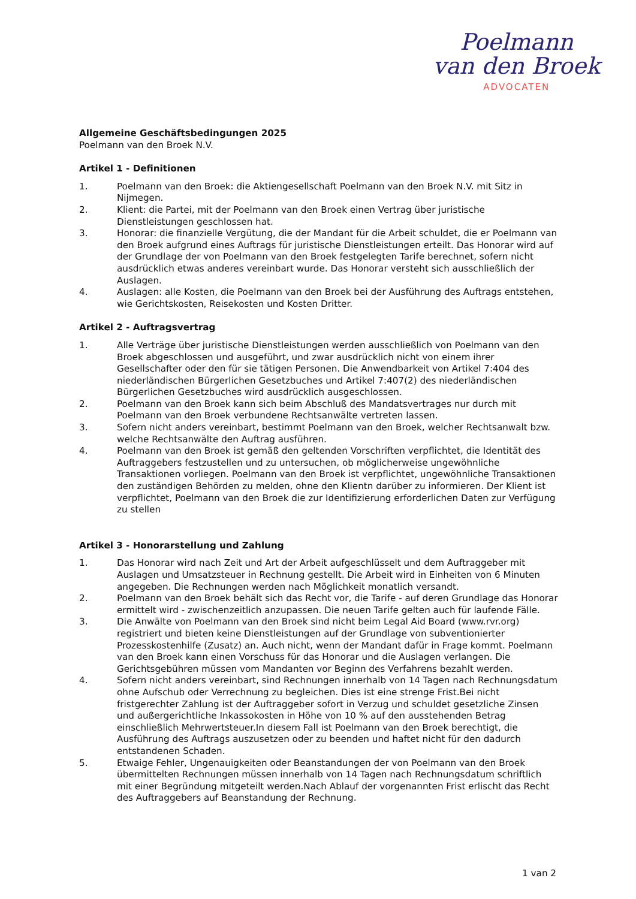Poelmann
van den Broek
ADVOCATEN
Allgemeine Geschäftsbedingungen 2025
Poelmann van den Broek N.V.
Artikel 1 - Definitionen
1. Poelmann van den Broek: die Aktiengesellschaft Poelmann van den Broek N.V. mit Sitz in Nijmegen.
2. Klient: die Partei, mit der Poelmann van den Broek einen Vertrag über juristische Dienstleistungen geschlossen hat.
3. Honorar: die finanzielle Vergütung, die der Mandant für die Arbeit schuldet, die er Poelmann van den Broek aufgrund eines Auftrags für juristische Dienstleistungen erteilt. Das Honorar wird auf der Grundlage der von Poelmann van den Broek festgelegten Tarife berechnet, sofern nicht ausdrücklich etwas anderes vereinbart wurde. Das Honorar versteht sich ausschließlich der Auslagen.
4. Auslagen: alle Kosten, die Poelmann van den Broek bei der Ausführung des Auftrags entstehen, wie Gerichtskosten, Reisekosten und Kosten Dritter.
Artikel 2 - Auftragsvertrag
1. Alle Verträge über juristische Dienstleistungen werden ausschließlich von Poelmann van den Broek abgeschlossen und ausgeführt, und zwar ausdrücklich nicht von einem ihrer Gesellschafter oder den für sie tätigen Personen. Die Anwendbarkeit von Artikel 7:404 des niederländischen Bürgerlichen Gesetzbuches und Artikel 7:407(2) des niederländischen Bürgerlichen Gesetzbuches wird ausdrücklich ausgeschlossen.
2. Poelmann van den Broek kann sich beim Abschluß des Mandatsvertrages nur durch mit Poelmann van den Broek verbundene Rechtsanwälte vertreten lassen.
3. Sofern nicht anders vereinbart, bestimmt Poelmann van den Broek, welcher Rechtsanwalt bzw. welche Rechtsanwälte den Auftrag ausführen.
4. Poelmann van den Broek ist gemäß den geltenden Vorschriften verpflichtet, die Identität des Auftraggebers festzustellen und zu untersuchen, ob möglicherweise ungewöhnliche Transaktionen vorliegen. Poelmann van den Broek ist verpflichtet, ungewöhnliche Transaktionen den zuständigen Behörden zu melden, ohne den Klientn darüber zu informieren. Der Klient ist verpflichtet, Poelmann van den Broek die zur Identifizierung erforderlichen Daten zur Verfügung zu stellen
Artikel 3 - Honorarstellung und Zahlung
1. Das Honorar wird nach Zeit und Art der Arbeit aufgeschlüsselt und dem Auftraggeber mit Auslagen und Umsatzsteuer in Rechnung gestellt. Die Arbeit wird in Einheiten von 6 Minuten angegeben. Die Rechnungen werden nach Möglichkeit monatlich versandt.
2. Poelmann van den Broek behält sich das Recht vor, die Tarife - auf deren Grundlage das Honorar ermittelt wird - zwischenzeitlich anzupassen. Die neuen Tarife gelten auch für laufende Fälle.
3. Die Anwälte von Poelmann van den Broek sind nicht beim Legal Aid Board (www.rvr.org) registriert und bieten keine Dienstleistungen auf der Grundlage von subventionierter Prozesskostenhilfe (Zusatz) an. Auch nicht, wenn der Mandant dafür in Frage kommt. Poelmann van den Broek kann einen Vorschuss für das Honorar und die Auslagen verlangen. Die Gerichtsgebühren müssen vom Mandanten vor Beginn des Verfahrens bezahlt werden.
4. Sofern nicht anders vereinbart, sind Rechnungen innerhalb von 14 Tagen nach Rechnungsdatum ohne Aufschub oder Verrechnung zu begleichen. Dies ist eine strenge Frist.Bei nicht fristgerechter Zahlung ist der Auftraggeber sofort in Verzug und schuldet gesetzliche Zinsen und außergerichtliche Inkassokosten in Höhe von 10 % auf den ausstehenden Betrag einschließlich Mehrwertsteuer.In diesem Fall ist Poelmann van den Broek berechtigt, die Ausführung des Auftrags auszusetzen oder zu beenden und haftet nicht für den dadurch entstandenen Schaden.
5. Etwaige Fehler, Ungenauigkeiten oder Beanstandungen der von Poelmann van den Broek übermittelten Rechnungen müssen innerhalb von 14 Tagen nach Rechnungsdatum schriftlich mit einer Begründung mitgeteilt werden.Nach Ablauf der vorgenannten Frist erlischt das Recht des Auftraggebers auf Beanstandung der Rechnung.
1 van 2